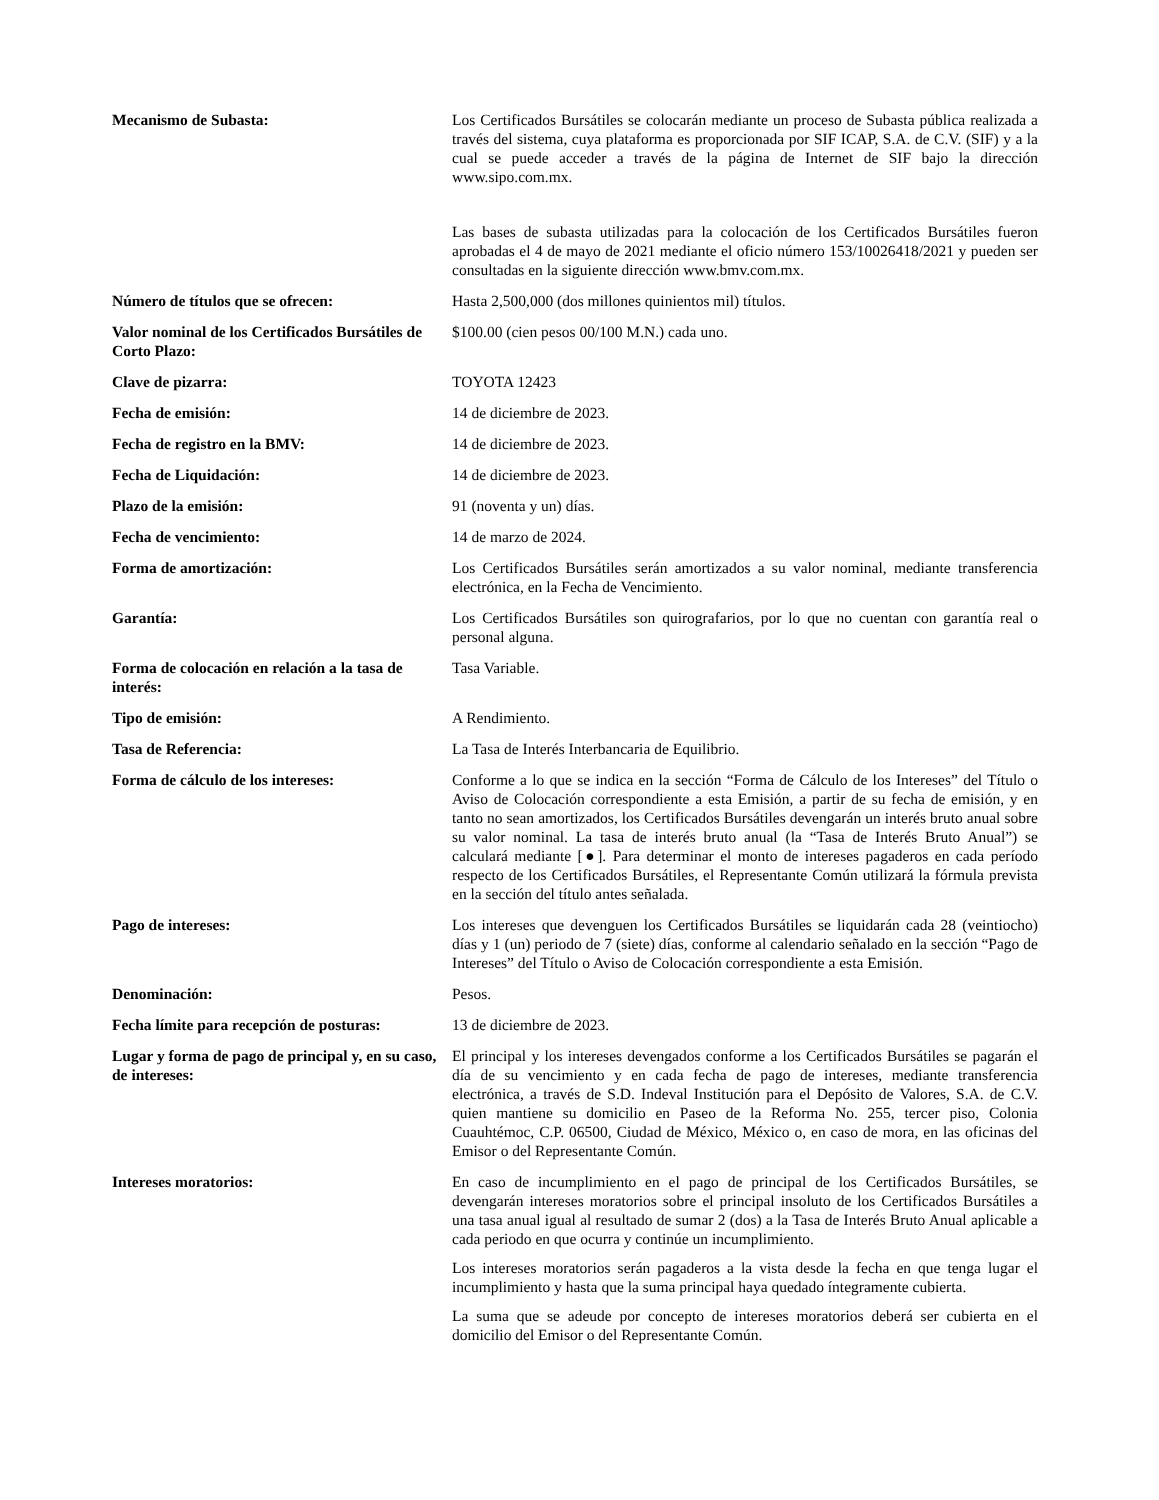| Mecanismo de Subasta: | Los Certificados Bursátiles se colocarán mediante un proceso de Subasta pública realizada a través del sistema, cuya plataforma es proporcionada por SIF ICAP, S.A. de C.V. (SIF) y a la cual se puede acceder a través de la página de Internet de SIF bajo la dirección www.sipo.com.mx. Las bases de subasta utilizadas para la colocación de los Certificados Bursátiles fueron aprobadas el 4 de mayo de 2021 mediante el oficio número 153/10026418/2021 y pueden ser consultadas en la siguiente dirección www.bmv.com.mx. |
| Número de títulos que se ofrecen: | Hasta 2,500,000 (dos millones quinientos mil) títulos. |
| Valor nominal de los Certificados Bursátiles de Corto Plazo: | $100.00 (cien pesos 00/100 M.N.) cada uno. |
| Clave de pizarra: | TOYOTA 12423 |
| Fecha de emisión: | 14 de diciembre de 2023. |
| Fecha de registro en la BMV: | 14 de diciembre de 2023. |
| Fecha de Liquidación: | 14 de diciembre de 2023. |
| Plazo de la emisión: | 91 (noventa y un) días. |
| Fecha de vencimiento: | 14 de marzo de 2024. |
| Forma de amortización: | Los Certificados Bursátiles serán amortizados a su valor nominal, mediante transferencia electrónica, en la Fecha de Vencimiento. |
| Garantía: | Los Certificados Bursátiles son quirografarios, por lo que no cuentan con garantía real o personal alguna. |
| Forma de colocación en relación a la tasa de interés: | Tasa Variable. |
| Tipo de emisión: | A Rendimiento. |
| Tasa de Referencia: | La Tasa de Interés Interbancaria de Equilibrio. |
| Forma de cálculo de los intereses: | Conforme a lo que se indica en la sección “Forma de Cálculo de los Intereses” del Título o Aviso de Colocación correspondiente a esta Emisión, a partir de su fecha de emisión, y en tanto no sean amortizados, los Certificados Bursátiles devengarán un interés bruto anual sobre su valor nominal. La tasa de interés bruto anual (la “Tasa de Interés Bruto Anual”) se calculará mediante [●]. Para determinar el monto de intereses pagaderos en cada período respecto de los Certificados Bursátiles, el Representante Común utilizará la fórmula prevista en la sección del título antes señalada. |
| Pago de intereses: | Los intereses que devenguen los Certificados Bursátiles se liquidarán cada 28 (veintiocho) días y 1 (un) periodo de 7 (siete) días, conforme al calendario señalado en la sección “Pago de Intereses” del Título o Aviso de Colocación correspondiente a esta Emisión. |
| Denominación: | Pesos. |
| Fecha límite para recepción de posturas: | 13 de diciembre de 2023. |
| Lugar y forma de pago de principal y, en su caso, de intereses: | El principal y los intereses devengados conforme a los Certificados Bursátiles se pagarán el día de su vencimiento y en cada fecha de pago de intereses, mediante transferencia electrónica, a través de S.D. Indeval Institución para el Depósito de Valores, S.A. de C.V. quien mantiene su domicilio en Paseo de la Reforma No. 255, tercer piso, Colonia Cuauhtémoc, C.P. 06500, Ciudad de México, México o, en caso de mora, en las oficinas del Emisor o del Representante Común. |
| Intereses moratorios: | En caso de incumplimiento en el pago de principal de los Certificados Bursátiles, se devengarán intereses moratorios sobre el principal insoluto de los Certificados Bursátiles a una tasa anual igual al resultado de sumar 2 (dos) a la Tasa de Interés Bruto Anual aplicable a cada periodo en que ocurra y continúe un incumplimiento. Los intereses moratorios serán pagaderos a la vista desde la fecha en que tenga lugar el incumplimiento y hasta que la suma principal haya quedado íntegramente cubierta. La suma que se adeude por concepto de intereses moratorios deberá ser cubierta en el domicilio del Emisor o del Representante Común. |